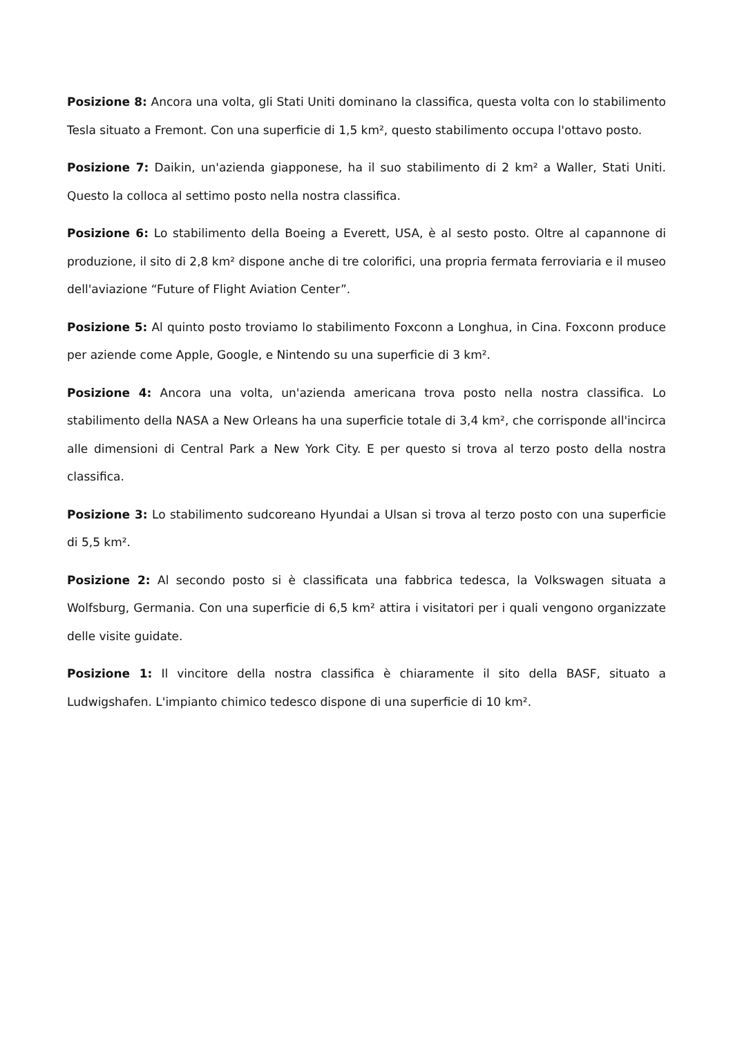Posizione 8: Ancora una volta, gli Stati Uniti dominano la classifica, questa volta con lo stabilimento Tesla situato a Fremont. Con una superficie di 1,5 km², questo stabilimento occupa l'ottavo posto.
Posizione 7: Daikin, un'azienda giapponese, ha il suo stabilimento di 2 km² a Waller, Stati Uniti. Questo la colloca al settimo posto nella nostra classifica.
Posizione 6: Lo stabilimento della Boeing a Everett, USA, è al sesto posto. Oltre al capannone di produzione, il sito di 2,8 km² dispone anche di tre colorifici, una propria fermata ferroviaria e il museo dell'aviazione “Future of Flight Aviation Center”.
Posizione 5: Al quinto posto troviamo lo stabilimento Foxconn a Longhua, in Cina. Foxconn produce per aziende come Apple, Google, e Nintendo su una superficie di 3 km².
Posizione 4: Ancora una volta, un'azienda americana trova posto nella nostra classifica. Lo stabilimento della NASA a New Orleans ha una superficie totale di 3,4 km², che corrisponde all'incirca alle dimensioni di Central Park a New York City. E per questo si trova al terzo posto della nostra classifica.
Posizione 3: Lo stabilimento sudcoreano Hyundai a Ulsan si trova al terzo posto con una superficie di 5,5 km².
Posizione 2: Al secondo posto si è classificata una fabbrica tedesca, la Volkswagen situata a Wolfsburg, Germania. Con una superficie di 6,5 km² attira i visitatori per i quali vengono organizzate delle visite guidate.
Posizione 1: Il vincitore della nostra classifica è chiaramente il sito della BASF, situato a Ludwigshafen. L'impianto chimico tedesco dispone di una superficie di 10 km².